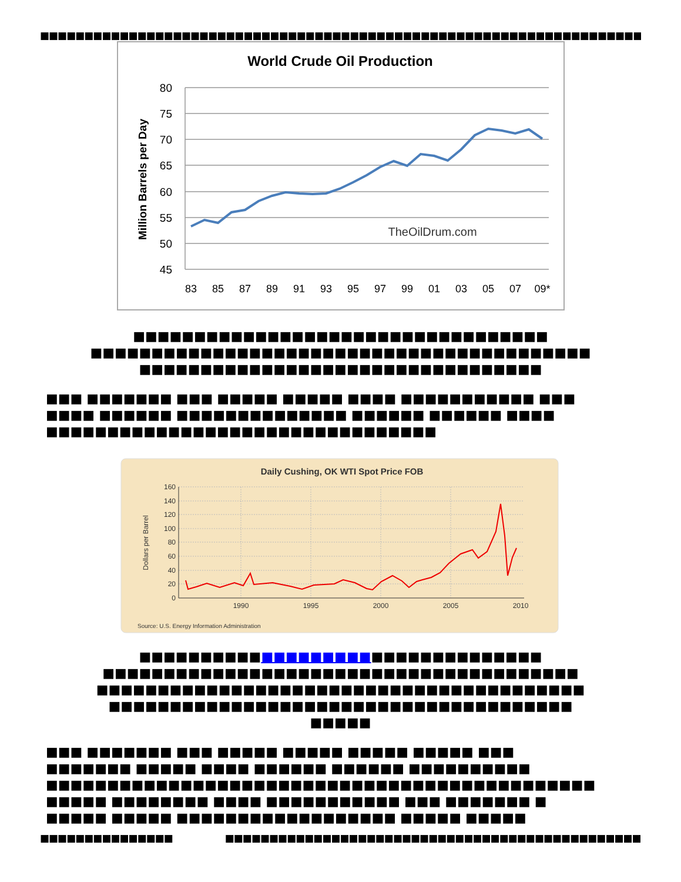■■■■■■■■■■■■■■■■■■■■■■■■■■■■■■■■■■■■■■■■■■■■■■■■■■■■■■■■■■■■■■■■■■■■■■■■■■■■■■■■■■■■■■■
World Crude Oil Production
80
75
70
65
60
55
50
45
Million Barrels per Day
83
85
87
89
91
93
95
97
99
01
03
05
07
09*
TheOilDrum.com
■■■■■■■■■■■■■■■■■■■■■■■■■■■■■■■■■■
■■■■■■■■■■■■■■■■■■■■■■■■■■■■■■■■■■■■■■■■■
■■■■■■■■■■■■■■■■■■■■■■■■■■■■■■■■■
■■■ ■■■■■■■ ■■■ ■■■■■ ■■■■■ ■■■■ ■■■■■■■■■■■ ■■■
■■■■ ■■■■■■ ■■■■■■■■■■■■■■ ■■■■■■ ■■■■■■ ■■■■
■■■■■■■■■■■■■■■■■■■■■■■■■■■■■■■■
Daily Cushing, OK WTI Spot Price FOB
160
140
120
100
80
60
40
20
0
1990
1995
2000
2005
2010
Dollars per Barrel
Source: U.S. Energy Information Administration
■■■■■■■■■■■■■■■■■■■■■■■■■■■■■■■■■
■■■■■■■■■■■■■■■■■■■■■■■■■■■■■■■■■■■■■■■
■■■■■■■■■■■■■■■■■■■■■■■■■■■■■■■■■■■■■■■■
■■■■■■■■■■■■■■■■■■■■■■■■■■■■■■■■■■■■■■
■■■■■
■■■ ■■■■■■■ ■■■ ■■■■■ ■■■■■ ■■■■■ ■■■■■ ■■■
■■■■■■■ ■■■■■ ■■■■ ■■■■■■ ■■■■■■ ■■■■■■■■■■
■■■■■■■■■■■■■■■■■■■■■■■■■■■■■■■■■■■■■■■■■■■■■
■■■■■ ■■■■■■■■ ■■■■ ■■■■■■■■■■■ ■■■ ■■■■■■■ ■
■■■■■ ■■■■■ ■■■■■■■■■■■■■■■■■■ ■■■■■ ■■■■■
■■■■■■■■■■■■■■■ ■■■■■■■■■■■■■■■■■■■■■■■■■■■■■■■■■■■■■■■■■■■■■■■■■■■■■■■■